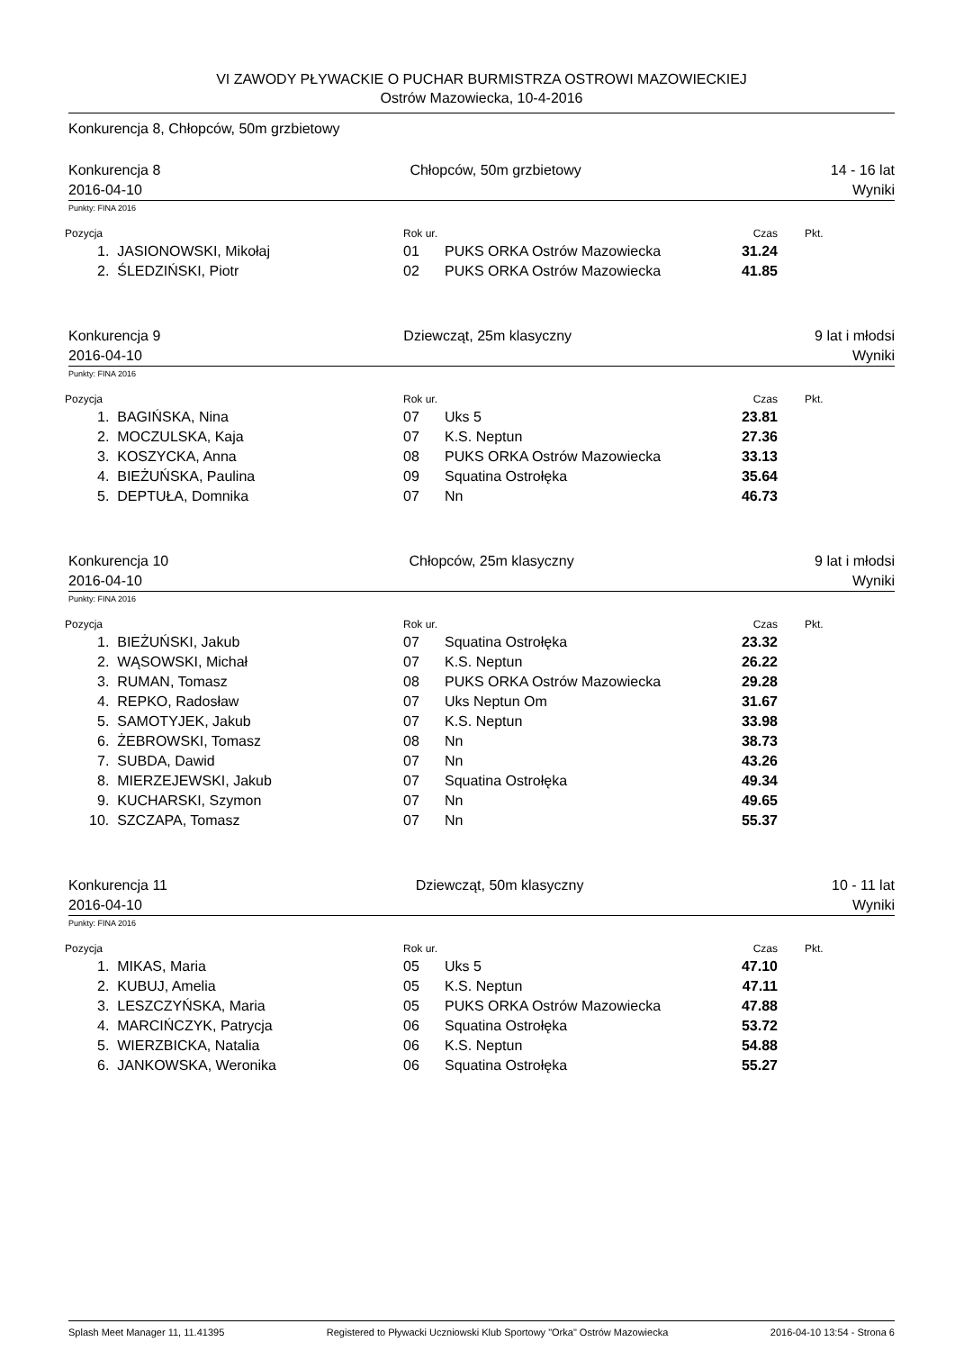VI ZAWODY PŁYWACKIE O PUCHAR BURMISTRZA OSTROWI MAZOWIECKIEJ
Ostrów Mazowiecka, 10-4-2016
Konkurencja 8, Chłopców, 50m grzbietowy
Konkurencja 8 Chłopców, 50m grzbietowy 14 - 16 lat
2016-04-10 Wyniki
Punkty: FINA 2016
| Pozycja | Rok ur. | | Czas | Pkt. |
| 1. JASIONOWSKI, Mikołaj | 01 | PUKS ORKA Ostrów Mazowiecka | 31.24 | |
| 2. ŚLEDZIŃSKI, Piotr | 02 | PUKS ORKA Ostrów Mazowiecka | 41.85 | |
Konkurencja 9 Dziewcząt, 25m klasyczny 9 lat i młodsi
2016-04-10 Wyniki
Punkty: FINA 2016
| Pozycja | Rok ur. | | Czas | Pkt. |
| 1. BAGIŃSKA, Nina | 07 | Uks 5 | 23.81 | |
| 2. MOCZULSKA, Kaja | 07 | K.S. Neptun | 27.36 | |
| 3. KOSZYCKA, Anna | 08 | PUKS ORKA Ostrów Mazowiecka | 33.13 | |
| 4. BIEŻUŃSKA, Paulina | 09 | Squatina Ostrołęka | 35.64 | |
| 5. DEPTUŁA, Domnika | 07 | Nn | 46.73 | |
Konkurencja 10 Chłopców, 25m klasyczny 9 lat i młodsi
2016-04-10 Wyniki
Punkty: FINA 2016
| Pozycja | Rok ur. | | Czas | Pkt. |
| 1. BIEŻUŃSKI, Jakub | 07 | Squatina Ostrołęka | 23.32 | |
| 2. WĄSOWSKI, Michał | 07 | K.S. Neptun | 26.22 | |
| 3. RUMAN, Tomasz | 08 | PUKS ORKA Ostrów Mazowiecka | 29.28 | |
| 4. REPKO, Radosław | 07 | Uks Neptun Om | 31.67 | |
| 5. SAMOTYJEK, Jakub | 07 | K.S. Neptun | 33.98 | |
| 6. ŻEBROWSKI, Tomasz | 08 | Nn | 38.73 | |
| 7. SUBDA, Dawid | 07 | Nn | 43.26 | |
| 8. MIERZEJEWSKI, Jakub | 07 | Squatina Ostrołęka | 49.34 | |
| 9. KUCHARSKI, Szymon | 07 | Nn | 49.65 | |
| 10. SZCZAPA, Tomasz | 07 | Nn | 55.37 | |
Konkurencja 11 Dziewcząt, 50m klasyczny 10 - 11 lat
2016-04-10 Wyniki
Punkty: FINA 2016
| Pozycja | Rok ur. | | Czas | Pkt. |
| 1. MIKAS, Maria | 05 | Uks 5 | 47.10 | |
| 2. KUBUJ, Amelia | 05 | K.S. Neptun | 47.11 | |
| 3. LESZCZYŃSKA, Maria | 05 | PUKS ORKA Ostrów Mazowiecka | 47.88 | |
| 4. MARCIŃCZYK, Patrycja | 06 | Squatina Ostrołęka | 53.72 | |
| 5. WIERZBICKA, Natalia | 06 | K.S. Neptun | 54.88 | |
| 6. JANKOWSKA, Weronika | 06 | Squatina Ostrołęka | 55.27 | |
Splash Meet Manager 11, 11.41395 Registered to Pływacki Uczniowski Klub Sportowy "Orka" Ostrów Mazowiecka 2016-04-10 13:54 - Strona 6